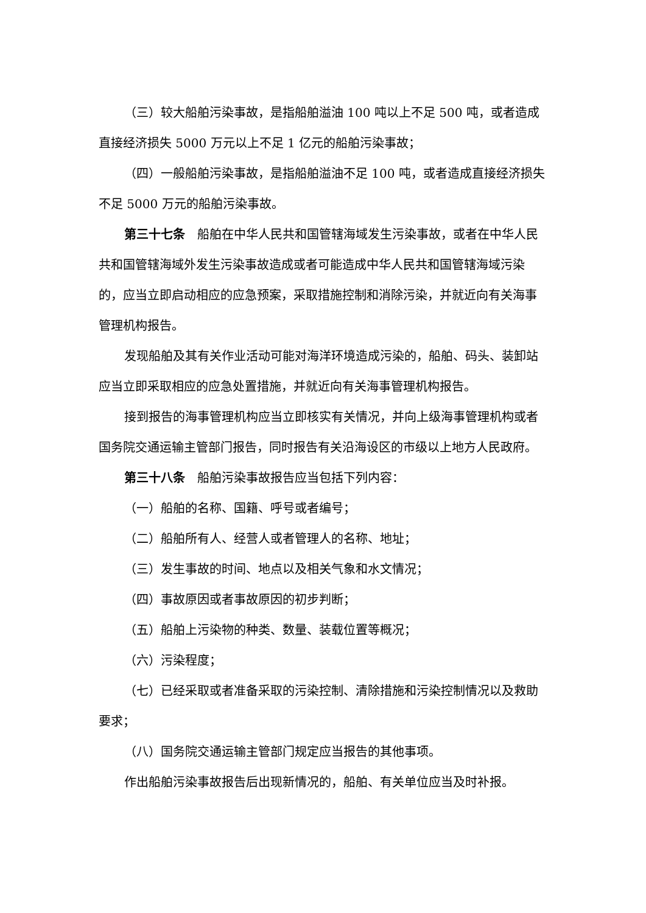（三）较大船舶污染事故，是指船舶溢油 100 吨以上不足 500 吨，或者造成直接经济损失 5000 万元以上不足 1 亿元的船舶污染事故；
（四）一般船舶污染事故，是指船舶溢油不足 100 吨，或者造成直接经济损失不足 5000 万元的船舶污染事故。
第三十七条　船舶在中华人民共和国管辖海域发生污染事故，或者在中华人民共和国管辖海域外发生污染事故造成或者可能造成中华人民共和国管辖海域污染的，应当立即启动相应的应急预案，采取措施控制和消除污染，并就近向有关海事管理机构报告。
发现船舶及其有关作业活动可能对海洋环境造成污染的，船舶、码头、装卸站应当立即采取相应的应急处置措施，并就近向有关海事管理机构报告。
接到报告的海事管理机构应当立即核实有关情况，并向上级海事管理机构或者国务院交通运输主管部门报告，同时报告有关沿海设区的市级以上地方人民政府。
第三十八条　船舶污染事故报告应当包括下列内容：
（一）船舶的名称、国籍、呼号或者编号；
（二）船舶所有人、经营人或者管理人的名称、地址；
（三）发生事故的时间、地点以及相关气象和水文情况；
（四）事故原因或者事故原因的初步判断；
（五）船舶上污染物的种类、数量、装载位置等概况；
（六）污染程度；
（七）已经采取或者准备采取的污染控制、清除措施和污染控制情况以及救助要求；
（八）国务院交通运输主管部门规定应当报告的其他事项。
作出船舶污染事故报告后出现新情况的，船舶、有关单位应当及时补报。